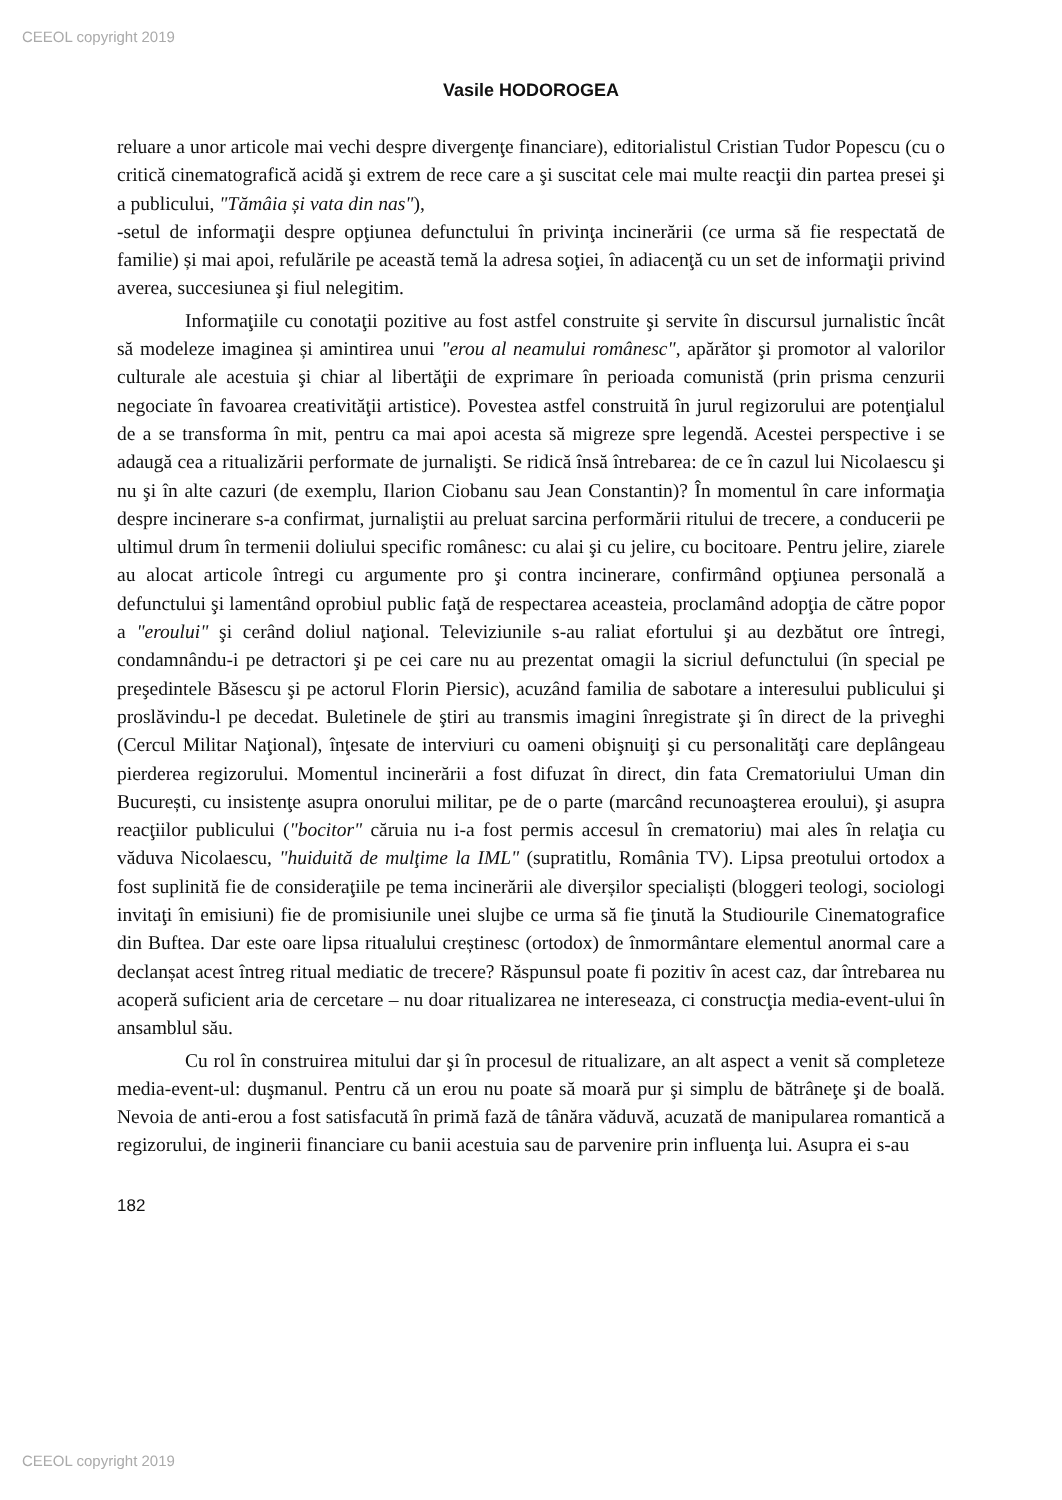CEEOL copyright 2019
Vasile HODOROGEA
reluare a unor articole mai vechi despre divergenţe financiare), editorialistul Cristian Tudor Popescu (cu o critică cinematografică acidă şi extrem de rece care a şi suscitat cele mai multe reacţii din partea presei şi a publicului, "Tămâia și vata din nas"),
-setul de informaţii despre opţiunea defunctului în privinţa incinerării (ce urma să fie respectată de familie) și mai apoi, refulările pe această temă la adresa soţiei, în adiacenţă cu un set de informaţii privind averea, succesiunea şi fiul nelegitim.
Informaţiile cu conotaţii pozitive au fost astfel construite şi servite în discursul jurnalistic încât să modeleze imaginea și amintirea unui "erou al neamului românesc", apărător şi promotor al valorilor culturale ale acestuia şi chiar al libertăţii de exprimare în perioada comunistă (prin prisma cenzurii negociate în favoarea creativităţii artistice). Povestea astfel construită în jurul regizorului are potenţialul de a se transforma în mit, pentru ca mai apoi acesta să migreze spre legendă. Acestei perspective i se adaugă cea a ritualizării performate de jurnalişti. Se ridică însă întrebarea: de ce în cazul lui Nicolaescu şi nu şi în alte cazuri (de exemplu, Ilarion Ciobanu sau Jean Constantin)? În momentul în care informaţia despre incinerare s-a confirmat, jurnaliştii au preluat sarcina performării ritului de trecere, a conducerii pe ultimul drum în termenii doliului specific românesc: cu alai şi cu jelire, cu bocitoare. Pentru jelire, ziarele au alocat articole întregi cu argumente pro şi contra incinerare, confirmând opţiunea personală a defunctului şi lamentând oprobiul public faţă de respectarea aceasteia, proclamând adopţia de către popor a "eroului" şi cerând doliul naţional. Televiziunile s-au raliat efortului şi au dezbătut ore întregi, condamnându-i pe detractori şi pe cei care nu au prezentat omagii la sicriul defunctului (în special pe preşedintele Băsescu şi pe actorul Florin Piersic), acuzând familia de sabotare a interesului publicului şi proslăvindu-l pe decedat. Buletinele de ştiri au transmis imagini înregistrate şi în direct de la priveghi (Cercul Militar Naţional), înţesate de interviuri cu oameni obişnuiţi şi cu personalităţi care deplângeau pierderea regizorului. Momentul incinerării a fost difuzat în direct, din fata Crematoriului Uman din București, cu insistenţe asupra onorului militar, pe de o parte (marcând recunoaşterea eroului), şi asupra reacţiilor publicului ("bocitor" căruia nu i-a fost permis accesul în crematoriu) mai ales în relaţia cu văduva Nicolaescu, "huiduită de mulţime la IML" (supratitlu, România TV). Lipsa preotului ortodox a fost suplinită fie de consideraţiile pe tema incinerării ale diverșilor specialiști (bloggeri teologi, sociologi invitaţi în emisiuni) fie de promisiunile unei slujbe ce urma să fie ţinută la Studiourile Cinematografice din Buftea. Dar este oare lipsa ritualului creștinesc (ortodox) de înmormântare elementul anormal care a declanșat acest întreg ritual mediatic de trecere? Răspunsul poate fi pozitiv în acest caz, dar întrebarea nu acoperă suficient aria de cercetare – nu doar ritualizarea ne intereseaza, ci construcţia media-event-ului în ansamblul său.
Cu rol în construirea mitului dar şi în procesul de ritualizare, an alt aspect a venit să completeze media-event-ul: duşmanul. Pentru că un erou nu poate să moară pur şi simplu de bătrâneţe şi de boală. Nevoia de anti-erou a fost satisfacută în primă fază de tânăra văduvă, acuzată de manipularea romantică a regizorului, de inginerii financiare cu banii acestuia sau de parvenire prin influenţa lui. Asupra ei s-au
182
CEEOL copyright 2019